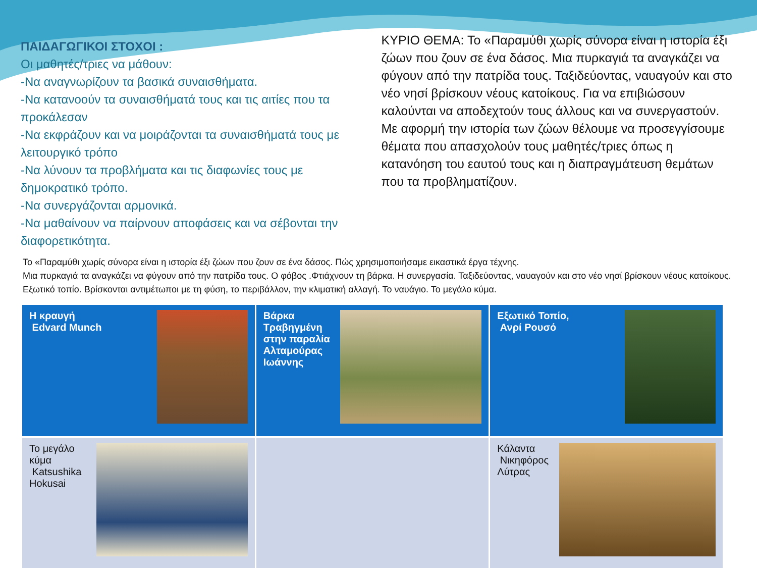ΠΑΙΔΑΓΩΓΙΚΟΙ ΣΤΟΧΟΙ :
Οι μαθητές/τριες να μάθουν:
-Να αναγνωρίζουν τα βασικά συναισθήματα.
-Να κατανοούν τα συναισθήματά τους και τις αιτίες που τα προκάλεσαν
-Να εκφράζουν και να μοιράζονται τα συναισθήματά τους με λειτουργικό τρόπο
-Να λύνουν τα προβλήματα και τις διαφωνίες τους με δημοκρατικό τρόπο.
-Να συνεργάζονται αρμονικά.
-Να μαθαίνουν να παίρνουν αποφάσεις και να σέβονται την διαφορετικότητα.
ΚΥΡΙΟ ΘΕΜΑ: Το «Παραμύθι χωρίς σύνορα είναι η ιστορία έξι ζώων που ζουν σε ένα δάσος. Μια πυρκαγιά τα αναγκάζει να φύγουν από την πατρίδα τους. Ταξιδεύοντας, ναυαγούν και στο νέο νησί βρίσκουν νέους κατοίκους. Για να επιβιώσουν καλούνται να αποδεχτούν τους άλλους και να συνεργαστούν. Με αφορμή την ιστορία των ζώων θέλουμε να προσεγγίσουμε θέματα που απασχολούν τους μαθητές/τριες όπως η κατανόηση του εαυτού τους και η διαπραγμάτευση θεμάτων που τα προβληματίζουν.
Το «Παραμύθι χωρίς σύνορα είναι η ιστορία έξι ζώων που ζουν σε ένα δάσος. Πώς χρησιμοποιήσαμε εικαστικά έργα τέχνης.
Μια πυρκαγιά τα αναγκάζει να φύγουν από την πατρίδα τους. Ο φόβος .Φτιάχνουν τη βάρκα. Η συνεργασία. Ταξιδεύοντας, ναυαγούν και στο νέο νησί βρίσκουν νέους κατοίκους. Εξωτικό τοπίο. Βρίσκονται αντιμέτωποι με τη φύση, το περιβάλλον, την κλιματική αλλαγή. Το ναυάγιο. Το μεγάλο κύμα.
| Η κραυγή Edvard Munch | Βάρκα Τραβηγμένη στην παραλία Αλταμούρας Ιωάννης | Εξωτικό Τοπίο, Ανρί Ρουσό |
| Το μεγάλο κύμα Katsushika Hokusai | | Κάλαντα Νικηφόρος Λύτρας |